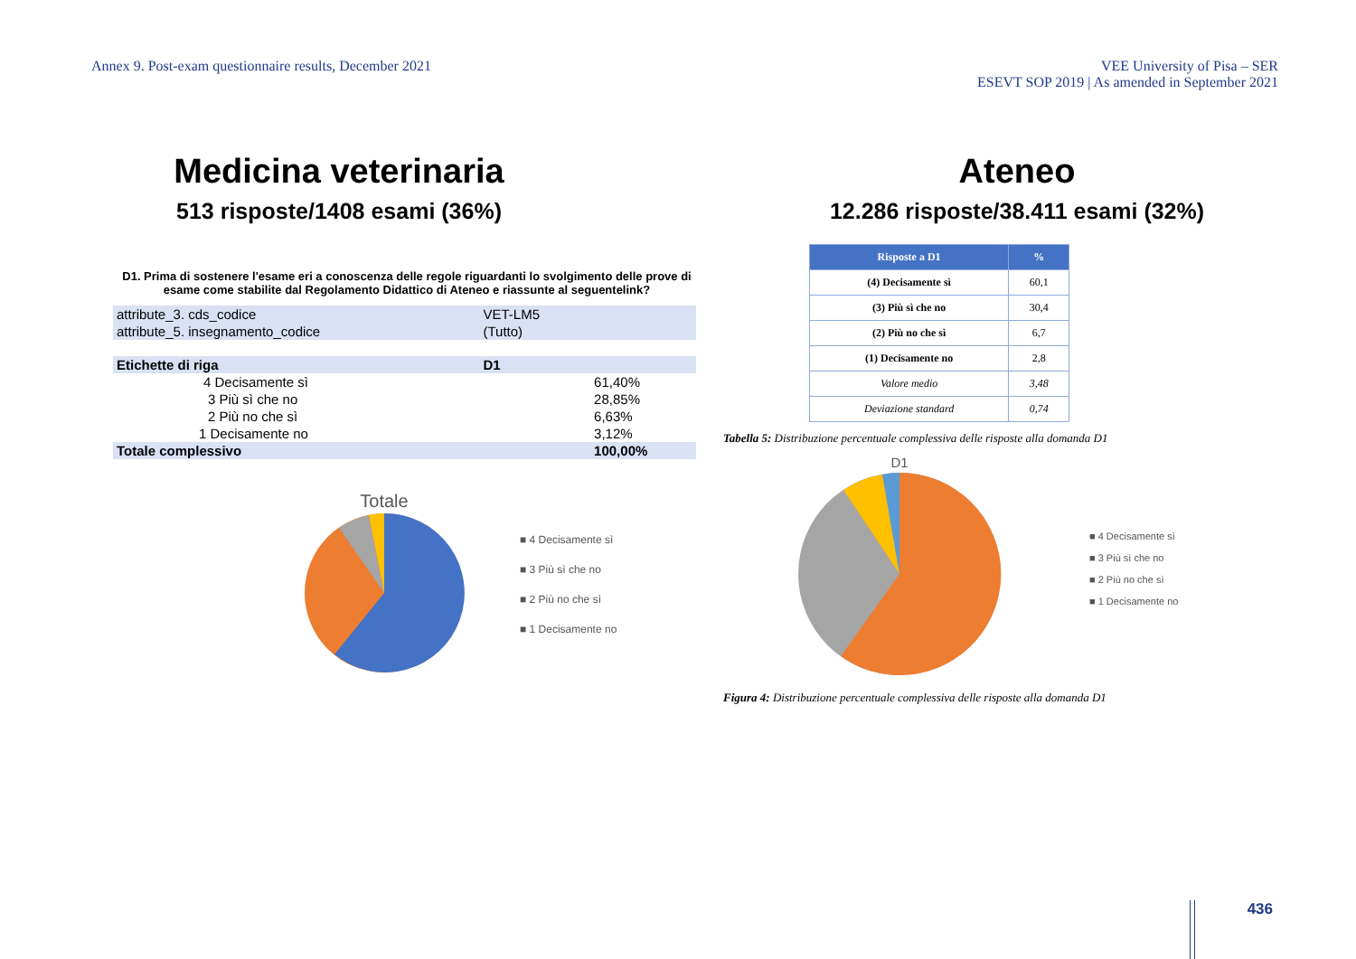Annex 9. Post-exam questionnaire results, December 2021
VEE University of Pisa – SER
ESEVT SOP 2019 | As amended in September 2021
Medicina veterinaria
513 risposte/1408 esami (36%)
D1. Prima di sostenere l'esame eri a conoscenza delle regole riguardanti lo svolgimento delle prove di esame come stabilite dal Regolamento Didattico di Ateneo e riassunte al seguentelink?
| attribute_3. cds_codice | VET-LM5 | |
| attribute_5. insegnamento_codice | (Tutto) | |
| Etichette di riga | D1 | |
| 4 Decisamente sì | | 61,40% |
| 3 Più sì che no | | 28,85% |
| 2 Più no che sì | | 6,63% |
| 1 Decisamente no | | 3,12% |
| Totale complessivo | | 100,00% |
Totale
■ 4 Decisamente sì
■ 3 Più sì che no
■ 2 Più no che sì
■ 1 Decisamente no
Ateneo
12.286 risposte/38.411 esami (32%)
| Risposte a D1 | % |
| --- | --- |
| (4) Decisamente sì | 60,1 |
| (3) Più sì che no | 30,4 |
| (2) Più no che sì | 6,7 |
| (1) Decisamente no | 2,8 |
| Valore medio | 3,48 |
| Deviazione standard | 0,74 |
Tabella 5: Distribuzione percentuale complessiva delle risposte alla domanda D1
D1
■ 4 Decisamente sì
■ 3 Più sì che no
■ 2 Più no che sì
■ 1 Decisamente no
Figura 4: Distribuzione percentuale complessiva delle risposte alla domanda D1
436